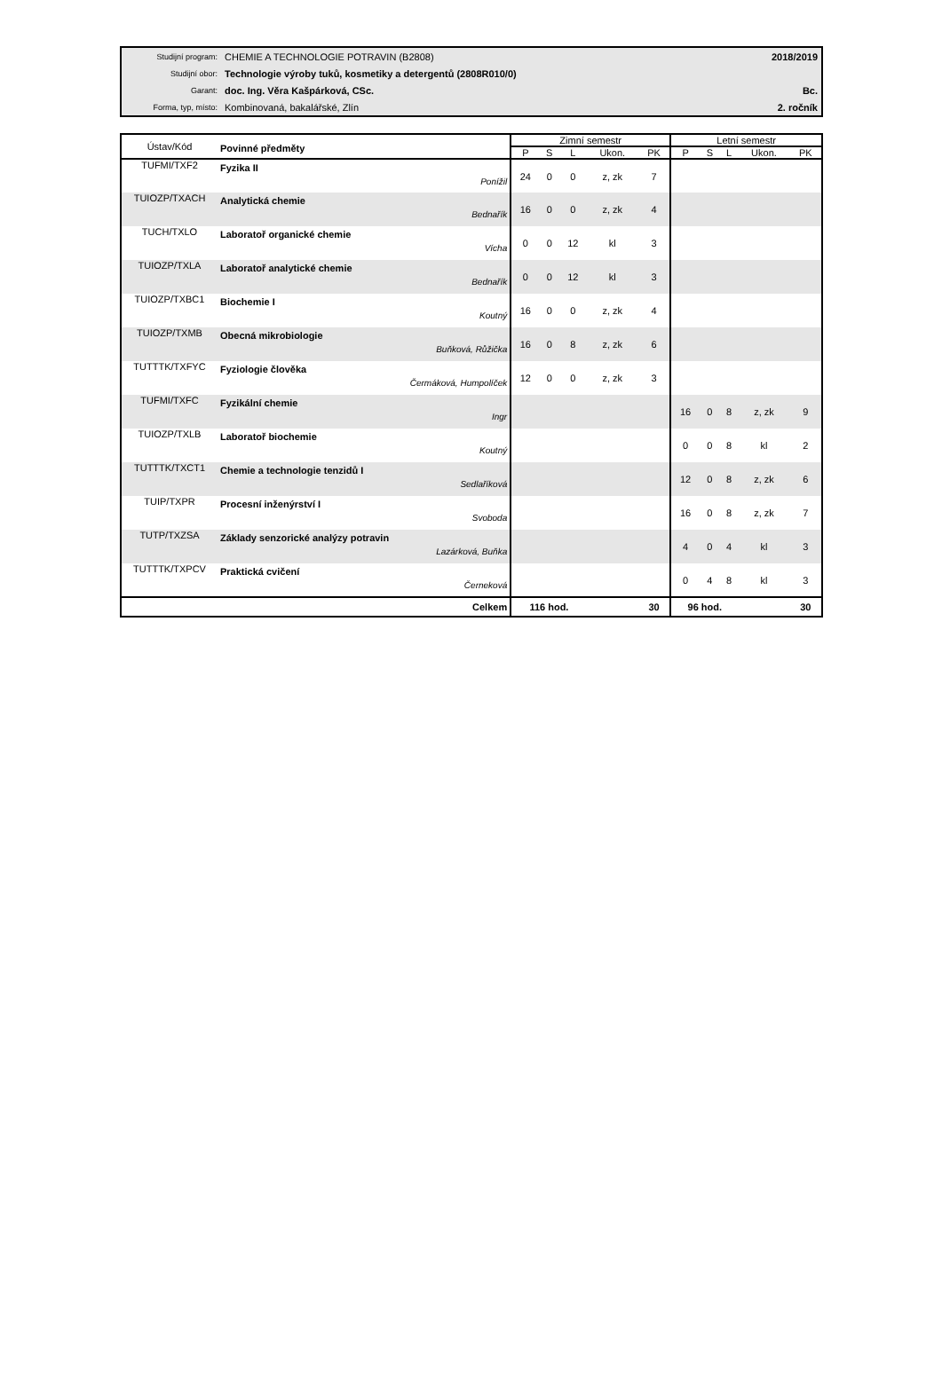| Studijní program: | CHEMIE A TECHNOLOGIE POTRAVIN (B2808) | 2018/2019 |
| Studijní obor: | Technologie výroby tuků, kosmetiky a detergentů (2808R010/0) | |
| Garant: | doc. Ing. Věra Kašpárková, CSc. | Bc. |
| Forma, typ, místo: | Kombinovaná, bakalářské, Zlín | 2. ročník |
| Ústav/Kód | Povinné předměty | Zimní semestr | | | | | Letní semestr | | | | |
| --- | --- | --- | --- | --- | --- | --- | --- | --- | --- | --- | --- |
| | | P | S | L | Ukon. | PK | P | S | L | Ukon. | PK |
| TUFMI/TXF2 | Fyzika II Ponížil | 24 | 0 | 0 | z, zk | 7 | | | | | |
| TUIOZP/TXACH | Analytická chemie Bednařík | 16 | 0 | 0 | z, zk | 4 | | | | | |
| TUCH/TXLO | Laboratoř organické chemie Vícha | 0 | 0 | 12 | kl | 3 | | | | | |
| TUIOZP/TXLA | Laboratoř analytické chemie Bednařík | 0 | 0 | 12 | kl | 3 | | | | | |
| TUIOZP/TXBC1 | Biochemie I Koutný | 16 | 0 | 0 | z, zk | 4 | | | | | |
| TUIOZP/TXMB | Obecná mikrobiologie Buňková, Růžička | 16 | 0 | 8 | z, zk | 6 | | | | | |
| TUTTTK/TXFYC | Fyziologie člověka Čermáková, Humpolíček | 12 | 0 | 0 | z, zk | 3 | | | | | |
| TUFMI/TXFC | Fyzikální chemie Ingr | | | | | | 16 | 0 | 8 | z, zk | 9 |
| TUIOZP/TXLB | Laboratoř biochemie Koutný | | | | | | 0 | 0 | 8 | kl | 2 |
| TUTTTK/TXCT1 | Chemie a technologie tenzidů I Sedlaříková | | | | | | 12 | 0 | 8 | z, zk | 6 |
| TUIP/TXPR | Procesní inženýrství I Svoboda | | | | | | 16 | 0 | 8 | z, zk | 7 |
| TUTP/TXZSA | Základy senzorické analýzy potravin Lazárková, Buňka | | | | | | 4 | 0 | 4 | kl | 3 |
| TUTTTK/TXPCV | Praktická cvičení Černeková | | | | | | 0 | 4 | 8 | kl | 3 |
| | Celkem | 116 hod. | | | | 30 | 96 hod. | | | | 30 |